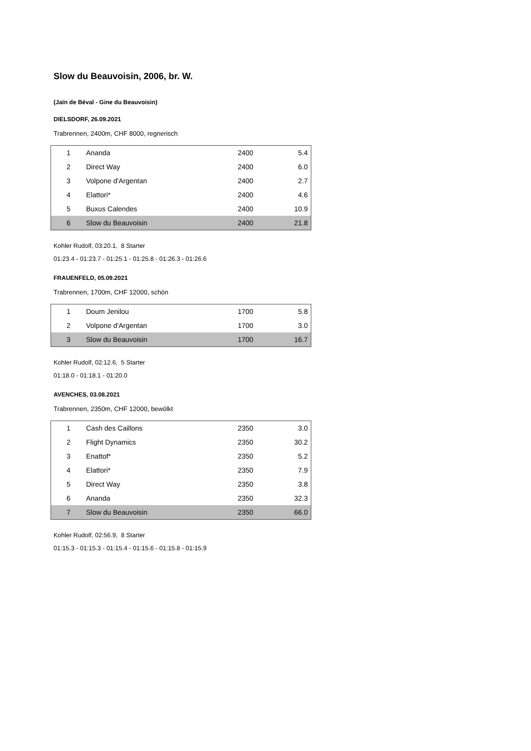Slow du Beauvoisin, 2006, br. W.
(Jaïn de Béval - Gine du Beauvoisin)
DIELSDORF, 26.09.2021
Trabrennen, 2400m, CHF 8000, regnerisch
| 1 | Ananda | 2400 | 5.4 |
| 2 | Direct Way | 2400 | 6.0 |
| 3 | Volpone d'Argentan | 2400 | 2.7 |
| 4 | Elattori* | 2400 | 4.6 |
| 5 | Buxus Calendes | 2400 | 10.9 |
| 6 | Slow du Beauvoisin | 2400 | 21.8 |
Kohler Rudolf, 03:20.1, 8 Starter
01:23.4 - 01:23.7 - 01:25.1 - 01:25.8 - 01:26.3 - 01:26.6
FRAUENFELD, 05.09.2021
Trabrennen, 1700m, CHF 12000, schön
| 1 | Doum Jenilou | 1700 | 5.8 |
| 2 | Volpone d'Argentan | 1700 | 3.0 |
| 3 | Slow du Beauvoisin | 1700 | 16.7 |
Kohler Rudolf, 02:12.6, 5 Starter
01:18.0 - 01:18.1 - 01:20.0
AVENCHES, 03.08.2021
Trabrennen, 2350m, CHF 12000, bewölkt
| 1 | Cash des Caillons | 2350 | 3.0 |
| 2 | Flight Dynamics | 2350 | 30.2 |
| 3 | Enattof* | 2350 | 5.2 |
| 4 | Elattori* | 2350 | 7.9 |
| 5 | Direct Way | 2350 | 3.8 |
| 6 | Ananda | 2350 | 32.3 |
| 7 | Slow du Beauvoisin | 2350 | 66.0 |
Kohler Rudolf, 02:56.9, 8 Starter
01:15.3 - 01:15.3 - 01:15.4 - 01:15.6 - 01:15.8 - 01:15.9